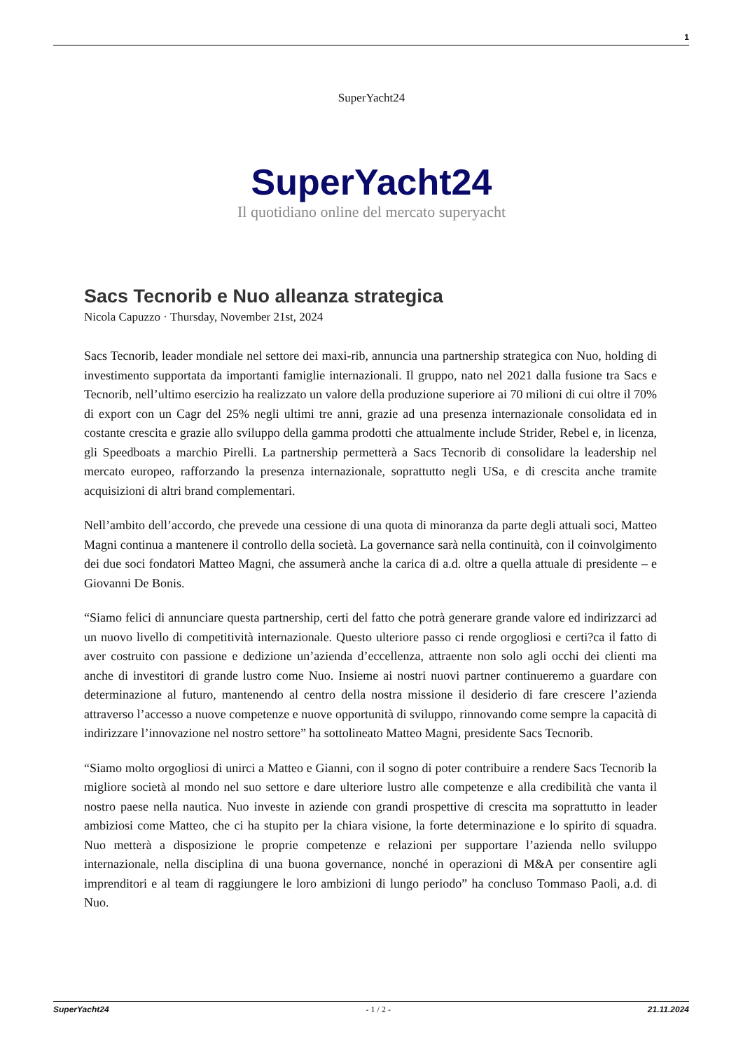1
SuperYacht24
SuperYacht24
Il quotidiano online del mercato superyacht
Sacs Tecnorib e Nuo alleanza strategica
Nicola Capuzzo · Thursday, November 21st, 2024
Sacs Tecnorib, leader mondiale nel settore dei maxi-rib, annuncia una partnership strategica con Nuo, holding di investimento supportata da importanti famiglie internazionali. Il gruppo, nato nel 2021 dalla fusione tra Sacs e Tecnorib, nell’ultimo esercizio ha realizzato un valore della produzione superiore ai 70 milioni di cui oltre il 70% di export con un Cagr del 25% negli ultimi tre anni, grazie ad una presenza internazionale consolidata ed in costante crescita e grazie allo sviluppo della gamma prodotti che attualmente include Strider, Rebel e, in licenza, gli Speedboats a marchio Pirelli. La partnership permetterà a Sacs Tecnorib di consolidare la leadership nel mercato europeo, rafforzando la presenza internazionale, soprattutto negli USa, e di crescita anche tramite acquisizioni di altri brand complementari.
Nell’ambito dell’accordo, che prevede una cessione di una quota di minoranza da parte degli attuali soci, Matteo Magni continua a mantenere il controllo della società. La governance sarà nella continuità, con il coinvolgimento dei due soci fondatori Matteo Magni, che assumerà anche la carica di a.d. oltre a quella attuale di presidente – e Giovanni De Bonis.
“Siamo felici di annunciare questa partnership, certi del fatto che potrà generare grande valore ed indirizzarci ad un nuovo livello di competitività internazionale. Questo ulteriore passo ci rende orgogliosi e certi?ca il fatto di aver costruito con passione e dedizione un’azienda d’eccellenza, attraente non solo agli occhi dei clienti ma anche di investitori di grande lustro come Nuo. Insieme ai nostri nuovi partner continueremo a guardare con determinazione al futuro, mantenendo al centro della nostra missione il desiderio di fare crescere l’azienda attraverso l’accesso a nuove competenze e nuove opportunità di sviluppo, rinnovando come sempre la capacità di indirizzare l’innovazione nel nostro settore” ha sottolineato Matteo Magni, presidente Sacs Tecnorib.
“Siamo molto orgogliosi di unirci a Matteo e Gianni, con il sogno di poter contribuire a rendere Sacs Tecnorib la migliore società al mondo nel suo settore e dare ulteriore lustro alle competenze e alla credibilità che vanta il nostro paese nella nautica. Nuo investe in aziende con grandi prospettive di crescita ma soprattutto in leader ambiziosi come Matteo, che ci ha stupito per la chiara visione, la forte determinazione e lo spirito di squadra. Nuo metterà a disposizione le proprie competenze e relazioni per supportare l’azienda nello sviluppo internazionale, nella disciplina di una buona governance, nonché in operazioni di M&A per consentire agli imprenditori e al team di raggiungere le loro ambizioni di lungo periodo” ha concluso Tommaso Paoli, a.d. di Nuo.
SuperYacht24 - 1 / 2 - 21.11.2024